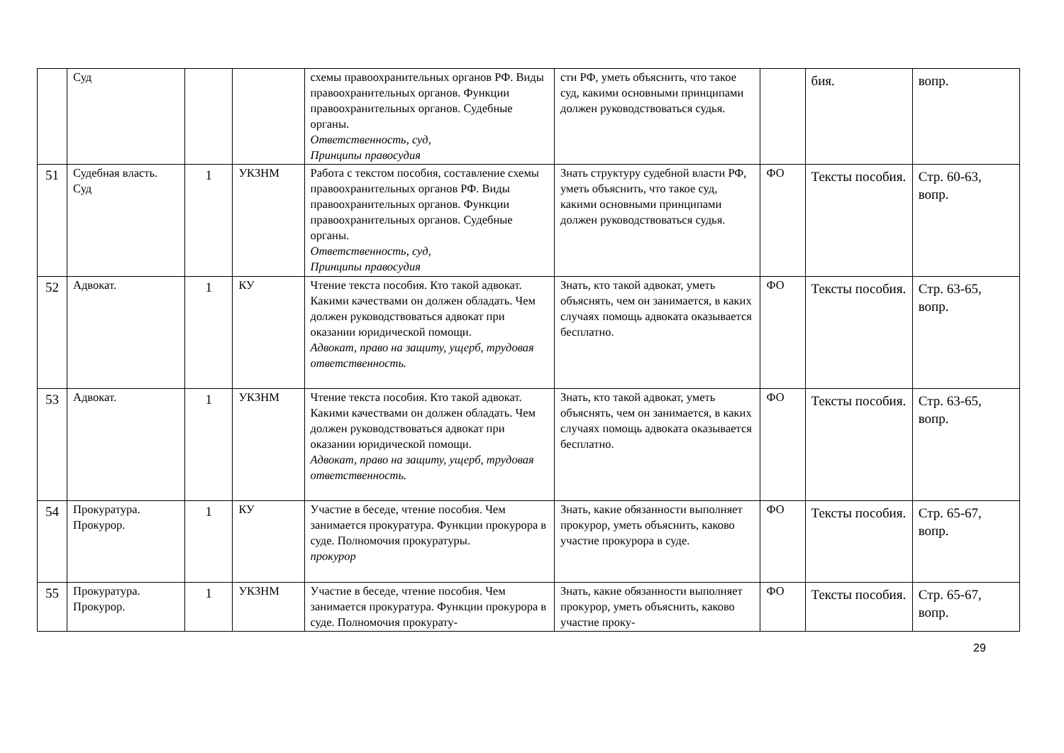| | Суд | | | схемы правоохранительных органов РФ. Виды правоохранительных органов. Функции правоохранительных органов. Судебные органы. Ответственность, суд, Принципы правосудия | сти РФ, уметь объяснить, что такое суд, какими основными принципами должен руководствоваться судья. | | бия. | вопр. |
| 51 | Судебная власть. Суд | 1 | УКЗНМ | Работа с текстом пособия, составление схемы правоохранительных органов РФ. Виды правоохранительных органов. Функции правоохранительных органов. Судебные органы. Ответственность, суд, Принципы правосудия | Знать структуру судебной власти РФ, уметь объяснить, что такое суд, какими основными принципами должен руководствоваться судья. | ФО | Тексты пособия. | Стр. 60-63, вопр. |
| 52 | Адвокат. | 1 | КУ | Чтение текста пособия. Кто такой адвокат. Какими качествами он должен обладать. Чем должен руководствоваться адвокат при оказании юридической помощи. Адвокат, право на защиту, ущерб, трудовая ответственность. | Знать, кто такой адвокат, уметь объяснять, чем он занимается, в каких случаях помощь адвоката оказывается бесплатно. | ФО | Тексты пособия. | Стр. 63-65, вопр. |
| 53 | Адвокат. | 1 | УКЗНМ | Чтение текста пособия. Кто такой адвокат. Какими качествами он должен обладать. Чем должен руководствоваться адвокат при оказании юридической помощи. Адвокат, право на защиту, ущерб, трудовая ответственность. | Знать, кто такой адвокат, уметь объяснять, чем он занимается, в каких случаях помощь адвоката оказывается бесплатно. | ФО | Тексты пособия. | Стр. 63-65, вопр. |
| 54 | Прокуратура. Прокурор. | 1 | КУ | Участие в беседе, чтение пособия. Чем занимается прокуратура. Функции прокурора в суде. Полномочия прокуратуры. прокурор | Знать, какие обязанности выполняет прокурор, уметь объяснить, каково участие прокурора в суде. | ФО | Тексты пособия. | Стр. 65-67, вопр. |
| 55 | Прокуратура. Прокурор. | 1 | УКЗНМ | Участие в беседе, чтение пособия. Чем занимается прокуратура. Функции прокурора в суде. Полномочия прокурату- | Знать, какие обязанности выполняет прокурор, уметь объяснить, каково участие проку- | ФО | Тексты пособия. | Стр. 65-67, вопр. |
29